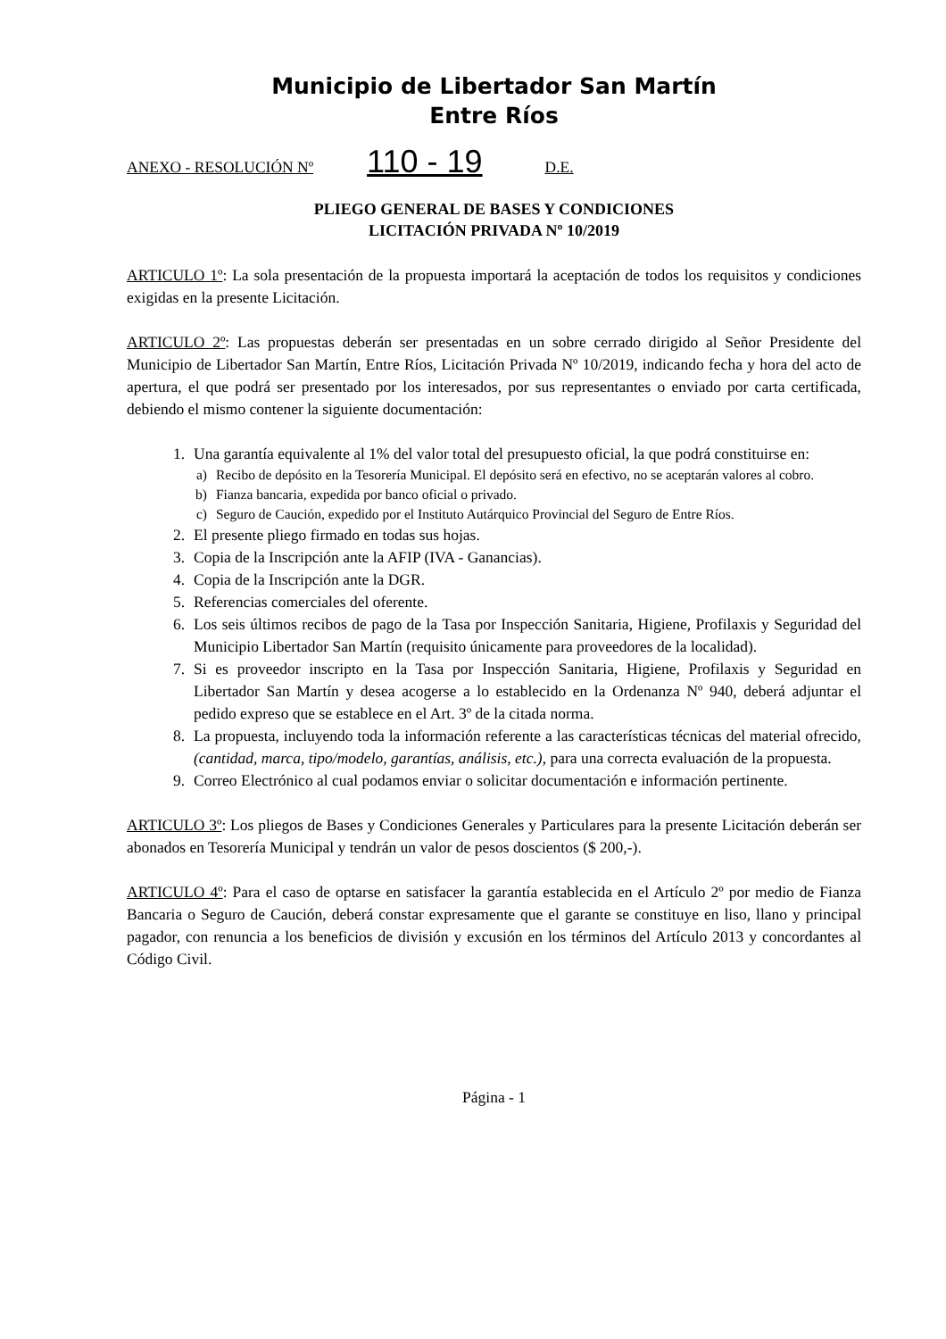Municipio de Libertador San Martín
Entre Ríos
ANEXO - RESOLUCIÓN Nº 110 - 19 D.E.
PLIEGO GENERAL DE BASES Y CONDICIONES
LICITACIÓN PRIVADA Nº 10/2019
ARTICULO 1º: La sola presentación de la propuesta importará la aceptación de todos los requisitos y condiciones exigidas en la presente Licitación.
ARTICULO 2º: Las propuestas deberán ser presentadas en un sobre cerrado dirigido al Señor Presidente del Municipio de Libertador San Martín, Entre Ríos, Licitación Privada Nº 10/2019, indicando fecha y hora del acto de apertura, el que podrá ser presentado por los interesados, por sus representantes o enviado por carta certificada, debiendo el mismo contener la siguiente documentación:
1. Una garantía equivalente al 1% del valor total del presupuesto oficial, la que podrá constituirse en:
a) Recibo de depósito en la Tesorería Municipal. El depósito será en efectivo, no se aceptarán valores al cobro.
b) Fianza bancaria, expedida por banco oficial o privado.
c) Seguro de Caución, expedido por el Instituto Autárquico Provincial del Seguro de Entre Ríos.
2. El presente pliego firmado en todas sus hojas.
3. Copia de la Inscripción ante la AFIP (IVA - Ganancias).
4. Copia de la Inscripción ante la DGR.
5. Referencias comerciales del oferente.
6. Los seis últimos recibos de pago de la Tasa por Inspección Sanitaria, Higiene, Profilaxis y Seguridad del Municipio Libertador San Martín (requisito únicamente para proveedores de la localidad).
7. Si es proveedor inscripto en la Tasa por Inspección Sanitaria, Higiene, Profilaxis y Seguridad en Libertador San Martín y desea acogerse a lo establecido en la Ordenanza Nº 940, deberá adjuntar el pedido expreso que se establece en el Art. 3º de la citada norma.
8. La propuesta, incluyendo toda la información referente a las características técnicas del material ofrecido, (cantidad, marca, tipo/modelo, garantías, análisis, etc.), para una correcta evaluación de la propuesta.
9. Correo Electrónico al cual podamos enviar o solicitar documentación e información pertinente.
ARTICULO 3º: Los pliegos de Bases y Condiciones Generales y Particulares para la presente Licitación deberán ser abonados en Tesorería Municipal y tendrán un valor de pesos doscientos ($ 200,-).
ARTICULO 4º: Para el caso de optarse en satisfacer la garantía establecida en el Artículo 2º por medio de Fianza Bancaria o Seguro de Caución, deberá constar expresamente que el garante se constituye en liso, llano y principal pagador, con renuncia a los beneficios de división y excusión en los términos del Artículo 2013 y concordantes al Código Civil.
Página - 1